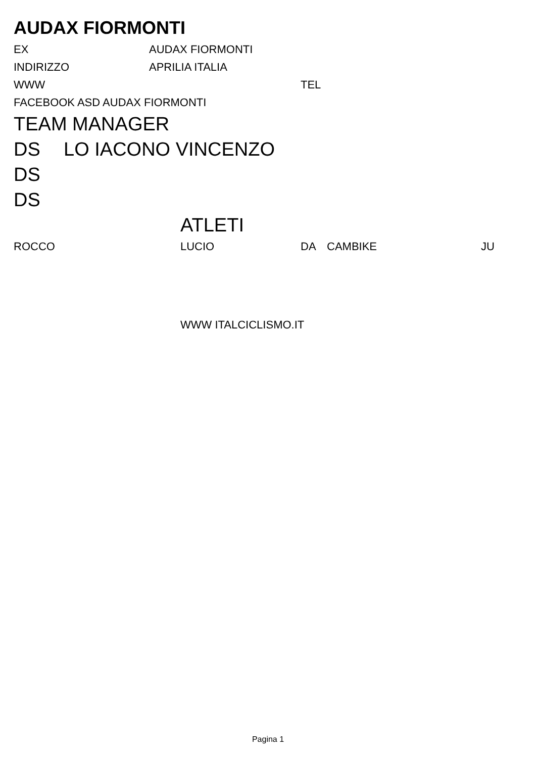AUDAX FIORMONTI
EX AUDAX FIORMONTI
INDIRIZZO APRILIA ITALIA
WWW TEL
FACEBOOK ASD AUDAX FIORMONTI
TEAM MANAGER
DS LO IACONO VINCENZO
DS
DS
ATLETI
ROCCO LUCIO DA CAMBIKE JU
WWW ITALCICLISMO.IT
Pagina 1